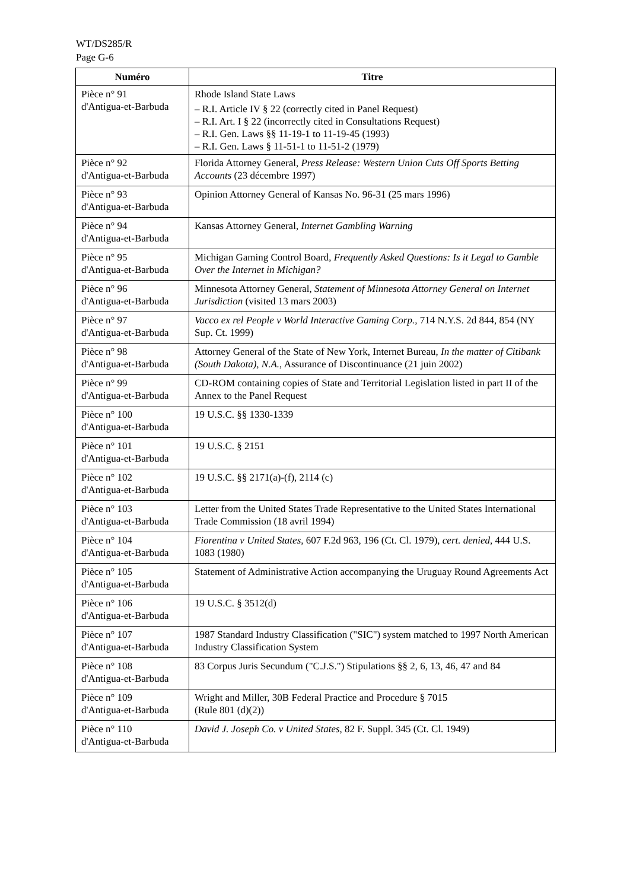WT/DS285/R
Page G-6
| Numéro | Titre |
| --- | --- |
| Pièce n° 91 d'Antigua-et-Barbuda | Rhode Island State Laws – R.I. Article IV § 22 (correctly cited in Panel Request) – R.I. Art. I § 22 (incorrectly cited in Consultations Request) – R.I. Gen. Laws §§ 11-19-1 to 11-19-45 (1993) – R.I. Gen. Laws § 11-51-1 to 11-51-2 (1979) |
| Pièce n° 92 d'Antigua-et-Barbuda | Florida Attorney General, Press Release: Western Union Cuts Off Sports Betting Accounts (23 décembre 1997) |
| Pièce n° 93 d'Antigua-et-Barbuda | Opinion Attorney General of Kansas No. 96-31 (25 mars 1996) |
| Pièce n° 94 d'Antigua-et-Barbuda | Kansas Attorney General, Internet Gambling Warning |
| Pièce n° 95 d'Antigua-et-Barbuda | Michigan Gaming Control Board, Frequently Asked Questions: Is it Legal to Gamble Over the Internet in Michigan? |
| Pièce n° 96 d'Antigua-et-Barbuda | Minnesota Attorney General, Statement of Minnesota Attorney General on Internet Jurisdiction (visited 13 mars 2003) |
| Pièce n° 97 d'Antigua-et-Barbuda | Vacco ex rel People v World Interactive Gaming Corp., 714 N.Y.S. 2d 844, 854 (NY Sup. Ct. 1999) |
| Pièce n° 98 d'Antigua-et-Barbuda | Attorney General of the State of New York, Internet Bureau, In the matter of Citibank (South Dakota), N.A. , Assurance of Discontinuance (21 juin 2002) |
| Pièce n° 99 d'Antigua-et-Barbuda | CD-ROM containing copies of State and Territorial Legislation listed in part II of the Annex to the Panel Request |
| Pièce n° 100 d'Antigua-et-Barbuda | 19 U.S.C. §§ 1330-1339 |
| Pièce n° 101 d'Antigua-et-Barbuda | 19 U.S.C. § 2151 |
| Pièce n° 102 d'Antigua-et-Barbuda | 19 U.S.C. §§ 2171(a)-(f), 2114 (c) |
| Pièce n° 103 d'Antigua-et-Barbuda | Letter from the United States Trade Representative to the United States International Trade Commission (18 avril 1994) |
| Pièce n° 104 d'Antigua-et-Barbuda | Fiorentina v United States , 607 F.2d 963, 196 (Ct. Cl. 1979), cert. denied , 444 U.S. 1083 (1980) |
| Pièce n° 105 d'Antigua-et-Barbuda | Statement of Administrative Action accompanying the Uruguay Round Agreements Act |
| Pièce n° 106 d'Antigua-et-Barbuda | 19 U.S.C. § 3512(d) |
| Pièce n° 107 d'Antigua-et-Barbuda | 1987 Standard Industry Classification ("SIC") system matched to 1997 North American Industry Classification System |
| Pièce n° 108 d'Antigua-et-Barbuda | 83 Corpus Juris Secundum ("C.J.S.") Stipulations §§ 2, 6, 13, 46, 47 and 84 |
| Pièce n° 109 d'Antigua-et-Barbuda | Wright and Miller, 30B Federal Practice and Procedure § 7015 (Rule 801 (d)(2)) |
| Pièce n° 110 d'Antigua-et-Barbuda | David J. Joseph Co. v United States , 82 F. Suppl. 345 (Ct. Cl. 1949) |